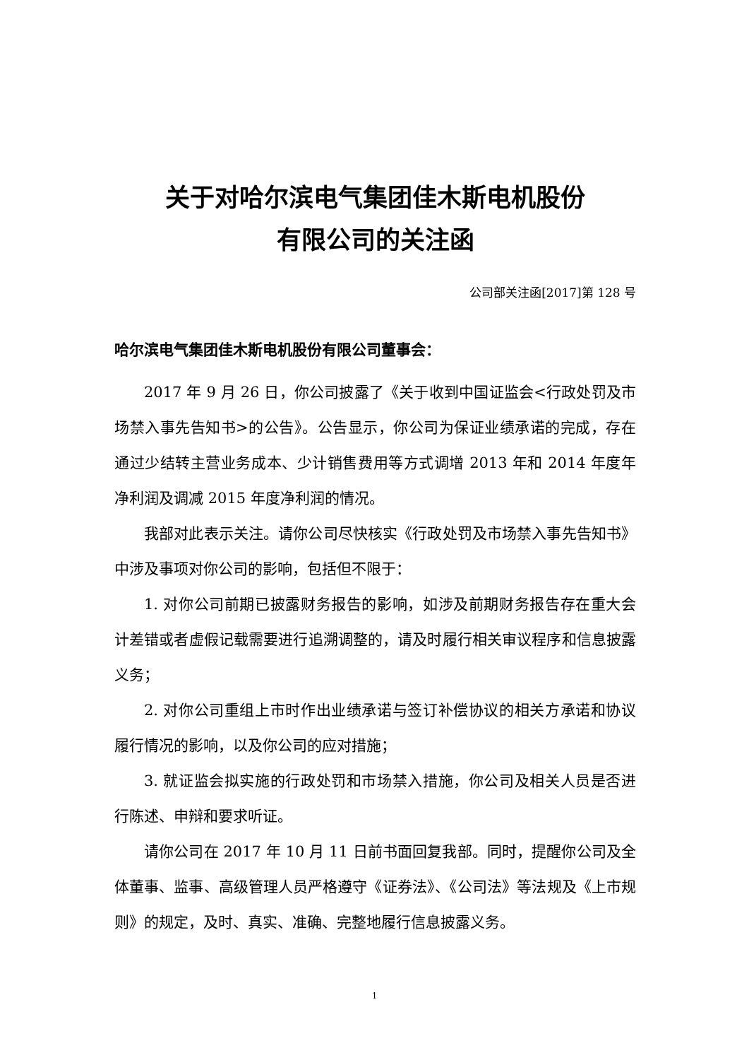关于对哈尔滨电气集团佳木斯电机股份
有限公司的关注函
公司部关注函[2017]第 128 号
哈尔滨电气集团佳木斯电机股份有限公司董事会：
2017 年 9 月 26 日，你公司披露了《关于收到中国证监会<行政处罚及市场禁入事先告知书>的公告》。公告显示，你公司为保证业绩承诺的完成，存在通过少结转主营业务成本、少计销售费用等方式调增 2013 年和 2014 年度年净利润及调减 2015 年度净利润的情况。
我部对此表示关注。请你公司尽快核实《行政处罚及市场禁入事先告知书》中涉及事项对你公司的影响，包括但不限于：
1. 对你公司前期已披露财务报告的影响，如涉及前期财务报告存在重大会计差错或者虚假记载需要进行追溯调整的，请及时履行相关审议程序和信息披露义务；
2. 对你公司重组上市时作出业绩承诺与签订补偿协议的相关方承诺和协议履行情况的影响，以及你公司的应对措施；
3. 就证监会拟实施的行政处罚和市场禁入措施，你公司及相关人员是否进行陈述、申辩和要求听证。
请你公司在 2017 年 10 月 11 日前书面回复我部。同时，提醒你公司及全体董事、监事、高级管理人员严格遵守《证券法》、《公司法》等法规及《上市规则》的规定，及时、真实、准确、完整地履行信息披露义务。
1